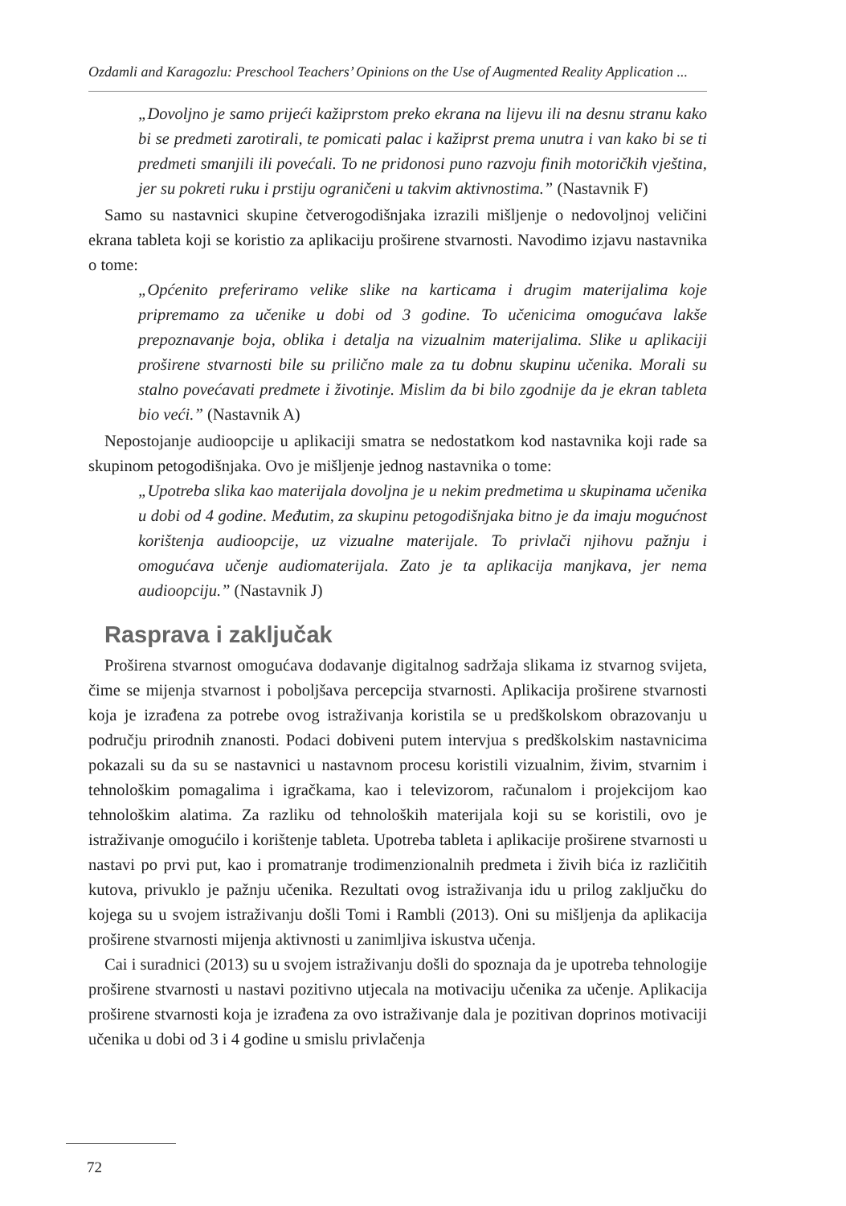Ozdamli and Karagozlu: Preschool Teachers’ Opinions on the Use of Augmented Reality Application ...
„Dovoljno je samo prijeći kažiprstom preko ekrana na lijevu ili na desnu stranu kako bi se predmeti zarotirali, te pomicati palac i kažiprst prema unutra i van kako bi se ti predmeti smanjili ili povećali. To ne pridonosi puno razvoju finih motoričkih vještina, jer su pokreti ruku i prstiju ograničeni u takvim aktivnostima.” (Nastavnik F)
Samo su nastavnici skupine četverogodišnjaka izrazili mišljenje o nedovoljnoj veličini ekrana tableta koji se koristio za aplikaciju proširene stvarnosti. Navodimo izjavu nastavnika o tome:
„Općenito preferiramo velike slike na karticama i drugim materijalima koje pripremamo za učenike u dobi od 3 godine. To učenicima omogućava lakše prepoznavanje boja, oblika i detalja na vizualnim materijalima. Slike u aplikaciji proširene stvarnosti bile su prilično male za tu dobnu skupinu učenika. Morali su stalno povećavati predmete i životinje. Mislim da bi bilo zgodnije da je ekran tableta bio veći.” (Nastavnik A)
Nepostojanje audioopcije u aplikaciji smatra se nedostatkom kod nastavnika koji rade sa skupinom petogodišnjaka. Ovo je mišljenje jednog nastavnika o tome:
„Upotreba slika kao materijala dovoljna je u nekim predmetima u skupinama učenika u dobi od 4 godine. Međutim, za skupinu petogodišnjaka bitno je da imaju mogućnost korištenja audioopcije, uz vizualne materijale. To privlači njihovu pažnju i omogućava učenje audiomaterijala. Zato je ta aplikacija manjkava, jer nema audioopciju.” (Nastavnik J)
Rasprava i zaključak
Proširena stvarnost omogućava dodavanje digitalnog sadržaja slikama iz stvarnog svijeta, čime se mijenja stvarnost i poboljšava percepcija stvarnosti. Aplikacija proširene stvarnosti koja je izrađena za potrebe ovog istraživanja koristila se u predškolskom obrazovanju u području prirodnih znanosti. Podaci dobiveni putem intervjua s predškolskim nastavnicima pokazali su da su se nastavnici u nastavnom procesu koristili vizualnim, živim, stvarnim i tehnološkim pomagalima i igračkama, kao i televizorom, računalom i projekcijom kao tehnološkim alatima. Za razliku od tehnoloških materijala koji su se koristili, ovo je istraživanje omogućilo i korištenje tableta. Upotreba tableta i aplikacije proširene stvarnosti u nastavi po prvi put, kao i promatranje trodimenzionalnih predmeta i živih bića iz različitih kutova, privuklo je pažnju učenika. Rezultati ovog istraživanja idu u prilog zaključku do kojega su u svojem istraživanju došli Tomi i Rambli (2013). Oni su mišljenja da aplikacija proširene stvarnosti mijenja aktivnosti u zanimljiva iskustva učenja.
Cai i suradnici (2013) su u svojem istraživanju došli do spoznaja da je upotreba tehnologije proširene stvarnosti u nastavi pozitivno utjecala na motivaciju učenika za učenje. Aplikacija proširene stvarnosti koja je izrađena za ovo istraživanje dala je pozitivan doprinos motivaciji učenika u dobi od 3 i 4 godine u smislu privlačenja
72